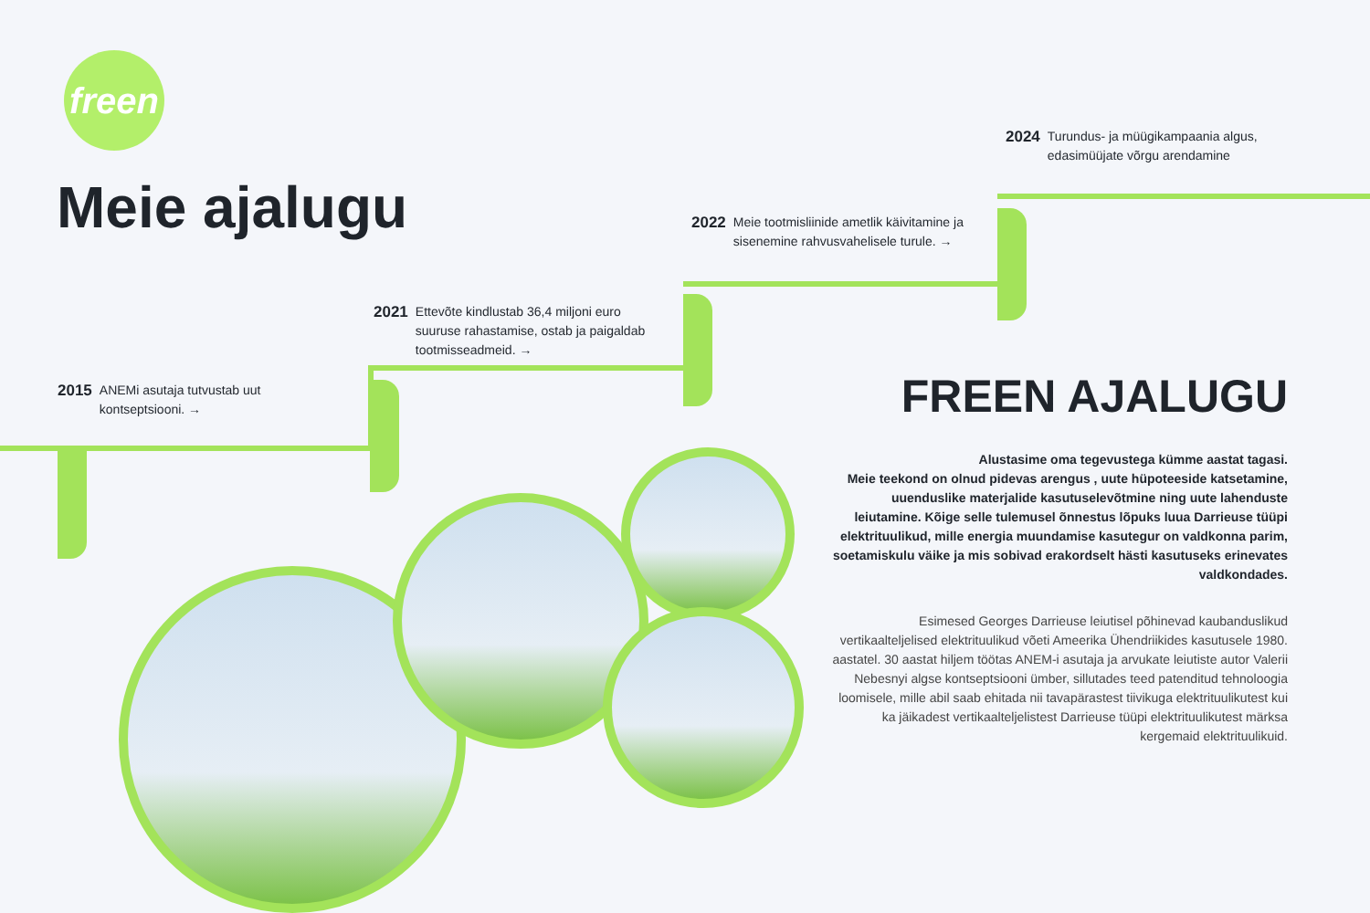freen
Meie ajalugu
2015 ANEMi asutaja tutvustab uut
kontseptsiooni. →
2021 Ettevõte kindlustab 36,4 miljoni euro suuruse rahastamise, ostab ja paigaldab tootmisseadmeid. →
2022 Meie tootmisliinide ametlik käivitamine ja sisenemine rahvusvahelisele turule. →
2024 Turundus- ja müügikampaania algus, edasimüüjate võrgu arendamine
FREEN AJALUGU
Alustasime oma tegevustega kümme aastat tagasi.
Meie teekond on olnud pidevas arengus , uute hüpoteeside katsetamine, uuenduslike materjalide kasutuselevõtmine ning uute lahenduste leiutamine. Kõige selle tulemusel õnnestus lõpuks luua Darrieuse tüüpi elektrituulikud, mille energia muundamise kasutegur on valdkonna parim, soetamiskulu väike ja mis sobivad erakordselt hästi kasutuseks erinevates valdkondades.
Esimesed Georges Darrieuse leiutisel põhinevad kaubanduslikud vertikaalteljelised elektrituulikud võeti Ameerika Ühendriikides kasutusele 1980. aastatel. 30 aastat hiljem töötas ANEM-i asutaja ja arvukate leiutiste autor Valerii Nebesnyi algse kontseptsiooni ümber, sillutades teed patenditud tehnoloogia loomisele, mille abil saab ehitada nii tavapärastest tiivikuga elektrituulikutest kui ka jäikadest vertikaalteljelistest Darrieuse tüüpi elektrituulikutest märksa kergemaid elektrituulikuid.